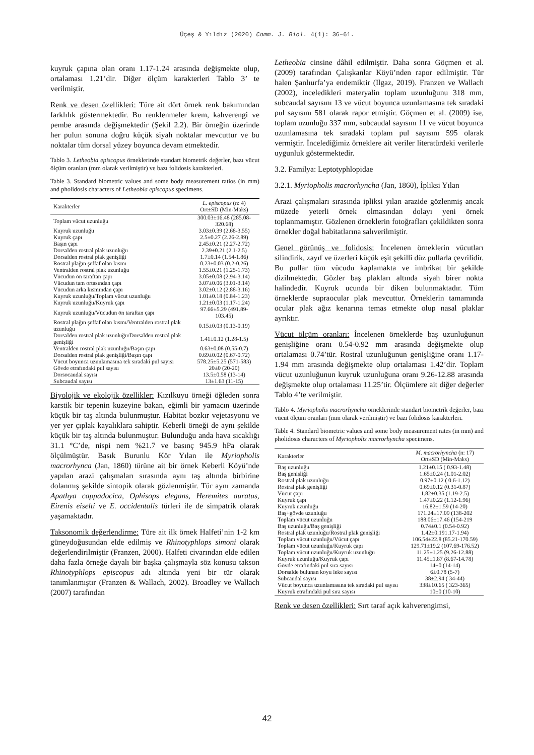Üçeş & Yıldız (2020) Comm. J. Biol. 4(1): 36–61.
kuyruk çapına olan oranı 1.17-1.24 arasında değişmekte olup, ortalaması 1.21’dir. Diğer ölçüm karakterleri Tablo 3’ te verilmiştir.
Renk ve desen özellikleri: Türe ait dört örnek renk bakımından farklılık göstermektedir. Bu renklenmeler krem, kahverengi ve pembe arasında değişmektedir (Şekil 2.2). Bir örneğin üzerinde her pulun sonuna doğru küçük siyah noktalar mevcuttur ve bu noktalar tüm dorsal yüzey boyunca devam etmektedir.
Tablo 3. Letheobia episcopus örneklerinde standart biometrik değerler, bazı vücut ölçüm oranları (mm olarak verilmiştir) ve bazı folidosis karakterleri.
Table 3. Standard biometric values and some body measurement ratios (in mm) and pholidosis characters of Letheobia episcopus specimens.
| Karakterler | L. episcopus (n: 4) Ort±SD (Min-Maks) |
| --- | --- |
| Toplam vücut uzunluğu | 300.03±16.48 (285.08-320.68) |
| Kuyruk uzunluğu | 3.03±0.39 (2.68-3.55) |
| Kuyruk çapı | 2.5±0.27 (2.26-2.89) |
| Başın çapı | 2.45±0.21 (2.27-2.72) |
| Dorsalden rostral plak uzunluğu | 2.39±0.21 (2.1-2.5) |
| Dorsalden rostral plak genişliği | 1.7±0.14 (1.54-1.86) |
| Rostral plağın şeffaf olan kısmı | 0.23±0.03 (0.2-0.26) |
| Ventralden rostral plak uzunluğu | 1.55±0.21 (1.25-1.73) |
| Vücudun ön taraftan çapı | 3.05±0.08 (2.94-3.14) |
| Vücudun tam ortasından çapı | 3.07±0.06 (3.01-3.14) |
| Vücudun arka kısmından çapı | 3.02±0.12 (2.88-3.16) |
| Kuyruk uzunluğu/Toplam vücut uzunluğu | 1.01±0.18 (0.84-1.23) |
| Kuyruk uzunluğu/Kuyruk çapı | 1.21±0.03 (1.17-1.24) |
| Kuyruk uzunluğu/Vücudun ön taraftan çapı | 97.66±5.29 (491.89-103.45) |
| Rostral plağın şeffaf olan kısmı/Ventralden rostral plak uzunluğu | 0.15±0.03 (0.13-0.19) |
| Dorsalden rostral plak uzunluğu/Dorsalden rostral plak genişliği | 1.41±0.12 (1.28-1.5) |
| Ventralden rostral plak uzunluğu/Başın çapı | 0.63±0.08 (0.55-0.7) |
| Dorsalden rostral plak genişliği/Başın çapı | 0.69±0.02 (0.67-0.72) |
| Vücut boyunca uzunlamasına tek sıradaki pul sayısı | 578.25±5.25 (571-583) |
| Gövde etrafındaki pul sayısı | 20±0 (20-20) |
| Dorsocaudal sayısı | 13.5±0.58 (13-14) |
| Subcaudal sayısı | 13±1.63 (11-15) |
Biyolojik ve ekolojik özellikler: Kızılkuyu örneği öğleden sonra karstik bir tepenin kuzeyine bakan, eğimli bir yamacın üzerinde küçük bir taş altında bulunmuştur. Habitat bozkır vejetasyonu ve yer yer çıplak kayalıklara sahiptir. Keberli örneği de aynı şekilde küçük bir taş altında bulunmuştur. Bulunduğu anda hava sıcaklığı 31.1 °C’de, nispi nem %21.7 ve basınç 945.9 hPa olarak ölçülmüştür. Basık Burunlu Kör Yılan ile Myriopholis macrorhynca (Jan, 1860) türüne ait bir örnek Keberli Köyü’nde yapılan arazi çalışmaları sırasında aynı taş altında birbirine dolanmış şekilde sintopik olarak gözlenmiştir. Tür aynı zamanda Apathya cappadocica, Ophisops elegans, Heremites auratus, Eirenis eiselti ve E. occidentalis türleri ile de simpatrik olarak yaşamaktadır.
Taksonomik değerlendirme: Türe ait ilk örnek Halfeti’nin 1-2 km güneydoğusundan elde edilmiş ve Rhinotyphlops simoni olarak değerlendirilmiştir (Franzen, 2000). Halfeti civarından elde edilen daha fazla örneğe dayalı bir başka çalışmayla söz konusu takson Rhinotyphlops episcopus adı altında yeni bir tür olarak tanımlanmıştır (Franzen & Wallach, 2002). Broadley ve Wallach (2007) tarafından
Letheobia cinsine dâhil edilmiştir. Daha sonra Göçmen et al. (2009) tarafından Çalışkanlar Köyü’nden rapor edilmiştir. Tür halen Şanlıurfa’ya endemiktir (Ilgaz, 2019). Franzen ve Wallach (2002), inceledikleri materyalin toplam uzunluğunu 318 mm, subcaudal sayısını 13 ve vücut boyunca uzunlamasına tek sıradaki pul sayısını 581 olarak rapor etmiştir. Göçmen et al. (2009) ise, toplam uzunluğu 337 mm, subcaudal sayısını 11 ve vücut boyunca uzunlamasına tek sıradaki toplam pul sayısını 595 olarak vermiştir. İncelediğimiz örneklere ait veriler literatürdeki verilerle uygunluk göstermektedir.
3.2. Familya: Leptotyphlopidae
3.2.1. Myriopholis macrorhyncha (Jan, 1860), İpliksi Yılan
Arazi çalışmaları sırasında ipliksi yılan arazide gözlenmiş ancak müzede yeterli örnek olmasından dolayı yeni örnek toplanmamıştır. Gözlenen örneklerin fotoğrafları çekildikten sonra örnekler doğal habitatlarına salıverilmiştir.
Genel görünüş ve folidosis: İncelenen örneklerin vücutları silindirik, zayıf ve üzerleri küçük eşit şekilli düz pullarla çevrilidir. Bu pullar tüm vücudu kaplamakta ve imbrikat bir şekilde dizilmektedir. Gözler baş plakları altında siyah birer nokta halindedir. Kuyruk ucunda bir diken bulunmaktadır. Tüm örneklerde supraocular plak mevcuttur. Örneklerin tamamında ocular plak ağız kenarına temas etmekte olup nasal plaklar ayrıktır.
Vücut ölçüm oranları: İncelenen örneklerde baş uzunluğunun genişliğine oranı 0.54-0.92 mm arasında değişmekte olup ortalaması 0.74’tür. Rostral uzunluğunun genişliğine oranı 1.17-1.94 mm arasında değişmekte olup ortalaması 1.42’dir. Toplam vücut uzunluğunun kuyruk uzunluğuna oranı 9.26-12.88 arasında değişmekte olup ortalaması 11.25’tir. Ölçümlere ait diğer değerler Tablo 4’te verilmiştir.
Tablo 4. Myriopholis macrorhyncha örneklerinde standart biometrik değerler, bazı vücut ölçüm oranları (mm olarak verilmiştir) ve bazı folidosis karakterleri.
Table 4. Standard biometric values and some body measurement rates (in mm) and pholidosis characters of Myriopholis macrorhyncha specimens.
| Karakterler | M. macrorhyncha (n: 17) Ort±SD (Min-Maks) |
| --- | --- |
| Baş uzunluğu | 1.21±0.15 ( 0.93-1.48) |
| Baş genişliği | 1.65±0.24 (1.01-2.02) |
| Rostral plak uzunluğu | 0.97±0.12 ( 0.6-1.12) |
| Rostral plak genişliği | 0.69±0.12 (0.31-0.87) |
| Vücut çapı | 1.82±0.35 (1.19-2.5) |
| Kuyruk çapı | 1.47±0.22 (1.12-1.96) |
| Kuyruk uzunluğu | 16.82±1.59 (14-20) |
| Baş+gövde uzunluğu | 171.24±17.09 (138-202 |
| Toplam vücut uzunluğu | 188.06±17.46 (154-219 |
| Baş uzunluğu/Baş genişliği | 0.74±0.1 (0.54-0.92) |
| Rostral plak uzunluğu/Rostral plak genişliği | 1.42±0.191.17-1.94) |
| Toplam vücut uzunluğu/Vücut çapı | 106.54±22.8 (85.21-170.59) |
| Toplam vücut uzunluğu/Kuyruk çapı | 129.71±19.2 (107.69-176.52) |
| Toplam vücut uzunluğu/Kuyruk uzunluğu | 11.25±1.25 (9.26-12.88) |
| Kuyruk uzunluğu/Kuyruk çapı | 11.45±1.87 (8.67-14.78) |
| Gövde etrafındaki pul sıra sayısı | 14±0 (14-14) |
| Dorsalde bulunan koyu leke sayısı | 6±0.78 (5-7) |
| Subcaudal sayısı | 38±2.94 ( 34-44) |
| Vücut boyunca uzunlamasına tek sıradaki pul sayısı | 338±10.65 ( 323-365) |
| Kuyruk etrafındaki pul sıra sayısı | 10±0 (10-10) |
Renk ve desen özellikleri: Sırt taraf açık kahverengimsi,
42